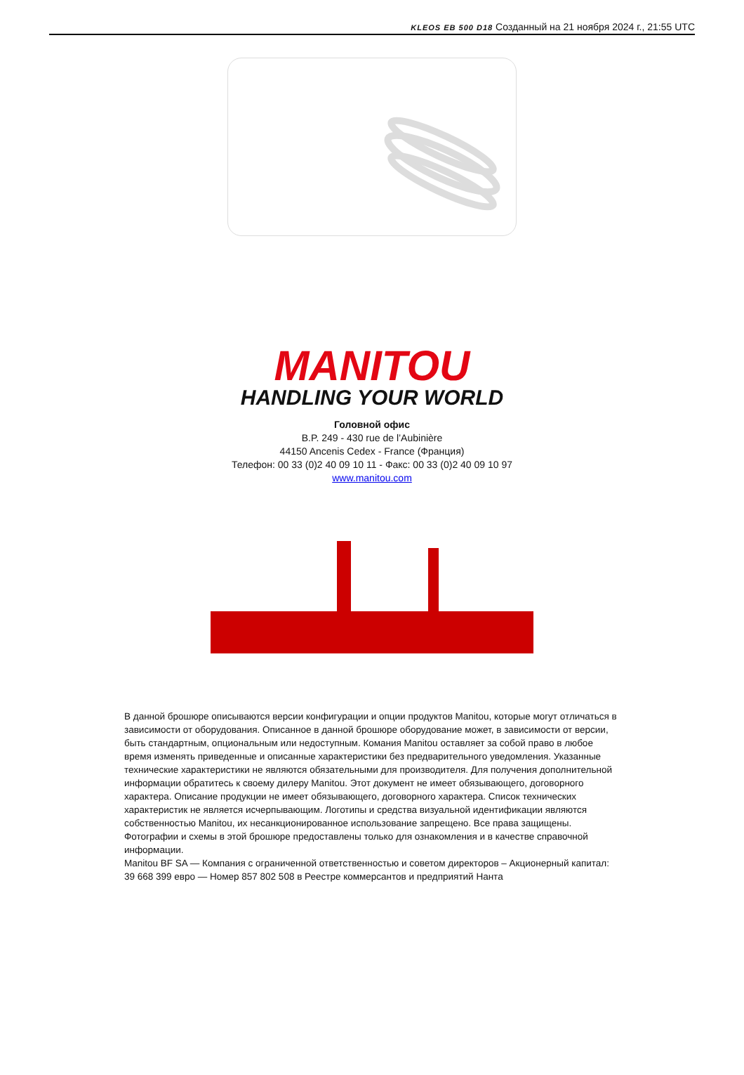KLEOS EB 500 D18 Созданный на 21 ноября 2024 г., 21:55 UTC
MANITOU
HANDLING YOUR WORLD
Головной офис
B.P. 249 - 430 rue de l’Aubinière
44150 Ancenis Cedex - France (Франция)
Телефон: 00 33 (0)2 40 09 10 11 - Факс: 00 33 (0)2 40 09 10 97
www.manitou.com
В данной брошюре описываются версии конфигурации и опции продуктов Manitou, которые могут отличаться в зависимости от оборудования. Описанное в данной брошюре оборудование может, в зависимости от версии, быть стандартным, опциональным или недоступным. Комания Manitou оставляет за собой право в любое время изменять приведенные и описанные характеристики без предварительного уведомления. Указанные технические характеристики не являются обязательными для производителя. Для получения дополнительной информации обратитесь к своему дилеру Manitou. Этот документ не имеет обязывающего, договорного характера. Описание продукции не имеет обязывающего, договорного характера. Список технических характеристик не является исчерпывающим. Логотипы и средства визуальной идентификации являются собственностью Manitou, их несанкционированное использование запрещено. Все права защищены. Фотографии и схемы в этой брошюре предоставлены только для ознакомления и в качестве справочной информации.
Manitou BF SA — Компания с ограниченной ответственностью и советом директоров – Акционерный капитал: 39 668 399 евро — Номер 857 802 508 в Реестре коммерсантов и предприятий Нанта